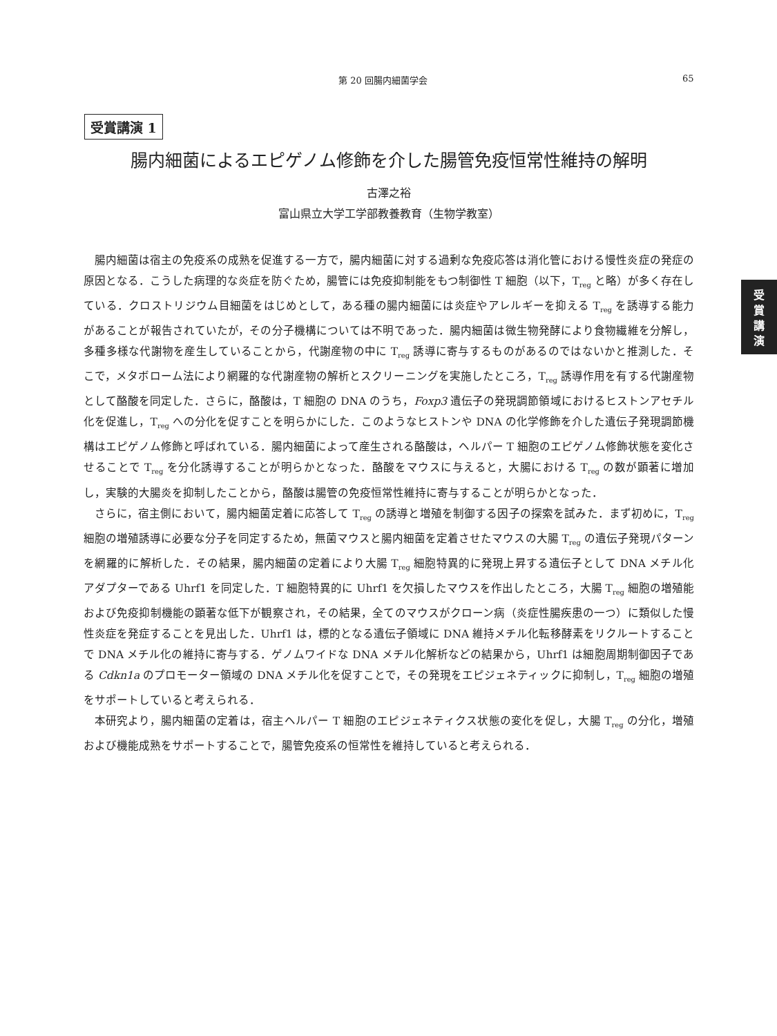第 20 回腸内細菌学会 65
受賞講演 1
腸内細菌によるエピゲノム修飾を介した腸管免疫恒常性維持の解明
古澤之裕
富山県立大学工学部教養教育（生物学教室）
受
賞
講
演
腸内細菌は宿主の免疫系の成熟を促進する一方で，腸内細菌に対する過剰な免疫応答は消化管における慢性炎症の発症の原因となる．こうした病理的な炎症を防ぐため，腸管には免疫抑制能をもつ制御性 T 細胞（以下，T<sub>reg</sub> と略）が多く存在している．クロストリジウム目細菌をはじめとして，ある種の腸内細菌には炎症やアレルギーを抑える T<sub>reg</sub> を誘導する能力があることが報告されていたが，その分子機構については不明であった．腸内細菌は微生物発酵により食物繊維を分解し，多種多様な代謝物を産生していることから，代謝産物の中に T<sub>reg</sub> 誘導に寄与するものがあるのではないかと推測した．そこで，メタボローム法により網羅的な代謝産物の解析とスクリーニングを実施したところ，T<sub>reg</sub> 誘導作用を有する代謝産物として酪酸を同定した．さらに，酪酸は，T 細胞の DNA のうち，Foxp3 遺伝子の発現調節領域におけるヒストンアセチル化を促進し，T<sub>reg</sub> への分化を促すことを明らかにした．このようなヒストンや DNA の化学修飾を介した遺伝子発現調節機構はエピゲノム修飾と呼ばれている．腸内細菌によって産生される酪酸は，ヘルパー T 細胞のエピゲノム修飾状態を変化させることで T<sub>reg</sub> を分化誘導することが明らかとなった．酪酸をマウスに与えると，大腸における T<sub>reg</sub> の数が顕著に増加し，実験的大腸炎を抑制したことから，酪酸は腸管の免疫恒常性維持に寄与することが明らかとなった．
さらに，宿主側において，腸内細菌定着に応答して T<sub>reg</sub> の誘導と増殖を制御する因子の探索を試みた．まず初めに，T<sub>reg</sub> 細胞の増殖誘導に必要な分子を同定するため，無菌マウスと腸内細菌を定着させたマウスの大腸 T<sub>reg</sub> の遺伝子発現パターンを網羅的に解析した．その結果，腸内細菌の定着により大腸 T<sub>reg</sub> 細胞特異的に発現上昇する遺伝子として DNA メチル化アダプターである Uhrf1 を同定した．T 細胞特異的に Uhrf1 を欠損したマウスを作出したところ，大腸 T<sub>reg</sub> 細胞の増殖能および免疫抑制機能の顕著な低下が観察され，その結果，全てのマウスがクローン病（炎症性腸疾患の一つ）に類似した慢性炎症を発症することを見出した．Uhrf1 は，標的となる遺伝子領域に DNA 維持メチル化転移酵素をリクルートすることで DNA メチル化の維持に寄与する．ゲノムワイドな DNA メチル化解析などの結果から，Uhrf1 は細胞周期制御因子である Cdkn1a のプロモーター領域の DNA メチル化を促すことで，その発現をエピジェネティックに抑制し，T<sub>reg</sub> 細胞の増殖をサポートしていると考えられる．
本研究より，腸内細菌の定着は，宿主ヘルパー T 細胞のエピジェネティクス状態の変化を促し，大腸 T<sub>reg</sub> の分化，増殖および機能成熟をサポートすることで，腸管免疫系の恒常性を維持していると考えられる．